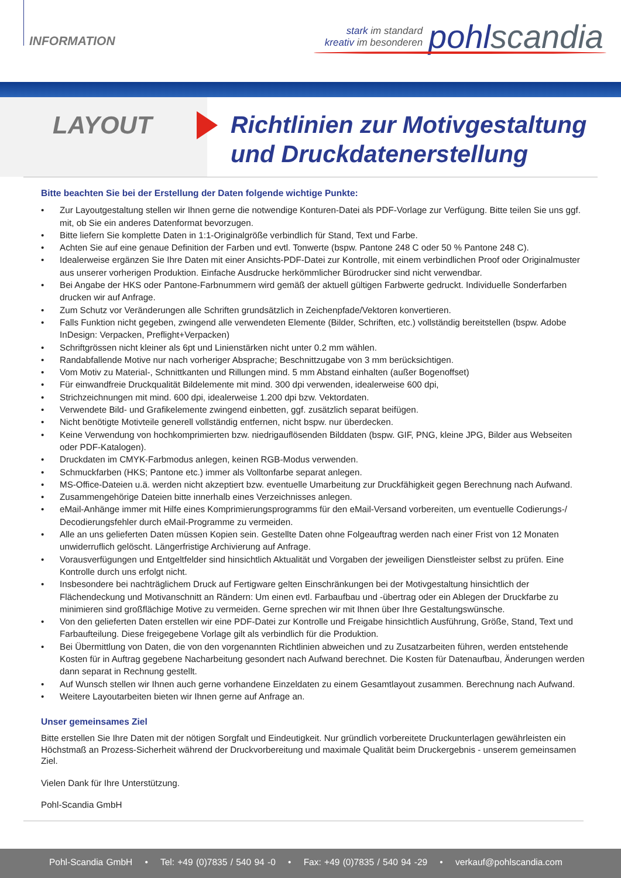INFORMATION
stark im standard
kreativ im besonderen
pohlscandia
LAYOUT
Richtlinien zur Motivgestaltung
und Druckdatenerstellung
Bitte beachten Sie bei der Erstellung der Daten folgende wichtige Punkte:
• Zur Layoutgestaltung stellen wir Ihnen gerne die notwendige Konturen-Datei als PDF-Vorlage zur Verfügung. Bitte teilen Sie uns ggf. mit, ob Sie ein anderes Datenformat bevorzugen.
• Bitte liefern Sie komplette Daten in 1:1-Originalgröße verbindlich für Stand, Text und Farbe.
• Achten Sie auf eine genaue Definition der Farben und evtl. Tonwerte (bspw. Pantone 248 C oder 50 % Pantone 248 C).
• Idealerweise ergänzen Sie Ihre Daten mit einer Ansichts-PDF-Datei zur Kontrolle, mit einem verbindlichen Proof oder Originalmuster aus unserer vorherigen Produktion. Einfache Ausdrucke herkömmlicher Bürodrucker sind nicht verwendbar.
• Bei Angabe der HKS oder Pantone-Farbnummern wird gemäß der aktuell gültigen Farbwerte gedruckt. Individuelle Sonderfarben drucken wir auf Anfrage.
• Zum Schutz vor Veränderungen alle Schriften grundsätzlich in Zeichenpfade/Vektoren konvertieren.
• Falls Funktion nicht gegeben, zwingend alle verwendeten Elemente (Bilder, Schriften, etc.) vollständig bereitstellen (bspw. Adobe InDesign: Verpacken, Preflight+Verpacken)
• Schriftgrössen nicht kleiner als 6pt und Linienstärken nicht unter 0.2 mm wählen.
• Randabfallende Motive nur nach vorheriger Absprache; Beschnittzugabe von 3 mm berücksichtigen.
• Vom Motiv zu Material-, Schnittkanten und Rillungen mind. 5 mm Abstand einhalten (außer Bogenoffset)
• Für einwandfreie Druckqualität Bildelemente mit mind. 300 dpi verwenden, idealerweise 600 dpi,
• Strichzeichnungen mit mind. 600 dpi, idealerweise 1.200 dpi bzw. Vektordaten.
• Verwendete Bild- und Grafikelemente zwingend einbetten, ggf. zusätzlich separat beifügen.
• Nicht benötigte Motivteile generell vollständig entfernen, nicht bspw. nur überdecken.
• Keine Verwendung von hochkomprimierten bzw. niedrigauflösenden Bilddaten (bspw. GIF, PNG, kleine JPG, Bilder aus Webseiten oder PDF-Katalogen).
• Druckdaten im CMYK-Farbmodus anlegen, keinen RGB-Modus verwenden.
• Schmuckfarben (HKS; Pantone etc.) immer als Volltonfarbe separat anlegen.
• MS-Office-Dateien u.ä. werden nicht akzeptiert bzw. eventuelle Umarbeitung zur Druckfähigkeit gegen Berechnung nach Aufwand.
• Zusammengehörige Dateien bitte innerhalb eines Verzeichnisses anlegen.
• eMail-Anhänge immer mit Hilfe eines Komprimierungsprogramms für den eMail-Versand vorbereiten, um eventuelle Codierungs-/ Decodierungsfehler durch eMail-Programme zu vermeiden.
• Alle an uns gelieferten Daten müssen Kopien sein. Gestellte Daten ohne Folgeauftrag werden nach einer Frist von 12 Monaten unwiderruflich gelöscht. Längerfristige Archivierung auf Anfrage.
• Vorausverfügungen und Entgeltfelder sind hinsichtlich Aktualität und Vorgaben der jeweiligen Dienstleister selbst zu prüfen. Eine Kontrolle durch uns erfolgt nicht.
• Insbesondere bei nachträglichem Druck auf Fertigware gelten Einschränkungen bei der Motivgestaltung hinsichtlich der Flächendeckung und Motivanschnitt an Rändern: Um einen evtl. Farbaufbau und -übertrag oder ein Ablegen der Druckfarbe zu minimieren sind großflächige Motive zu vermeiden. Gerne sprechen wir mit Ihnen über Ihre Gestaltungswünsche.
• Von den gelieferten Daten erstellen wir eine PDF-Datei zur Kontrolle und Freigabe hinsichtlich Ausführung, Größe, Stand, Text und Farbaufteilung. Diese freigegebene Vorlage gilt als verbindlich für die Produktion.
• Bei Übermittlung von Daten, die von den vorgenannten Richtlinien abweichen und zu Zusatzarbeiten führen, werden entstehende Kosten für in Auftrag gegebene Nacharbeitung gesondert nach Aufwand berechnet. Die Kosten für Datenaufbau, Änderungen werden dann separat in Rechnung gestellt.
• Auf Wunsch stellen wir Ihnen auch gerne vorhandene Einzeldaten zu einem Gesamtlayout zusammen. Berechnung nach Aufwand.
• Weitere Layoutarbeiten bieten wir Ihnen gerne auf Anfrage an.
Unser gemeinsames Ziel
Bitte erstellen Sie Ihre Daten mit der nötigen Sorgfalt und Eindeutigkeit. Nur gründlich vorbereitete Druckunterlagen gewährleisten ein Höchstmaß an Prozess-Sicherheit während der Druckvorbereitung und maximale Qualität beim Druckergebnis - unserem gemeinsamen Ziel.
Vielen Dank für Ihre Unterstützung.
Pohl-Scandia GmbH
Pohl-Scandia GmbH • Tel: +49 (0)7835 / 540 94 -0 • Fax: +49 (0)7835 / 540 94 -29 • verkauf@pohlscandia.com